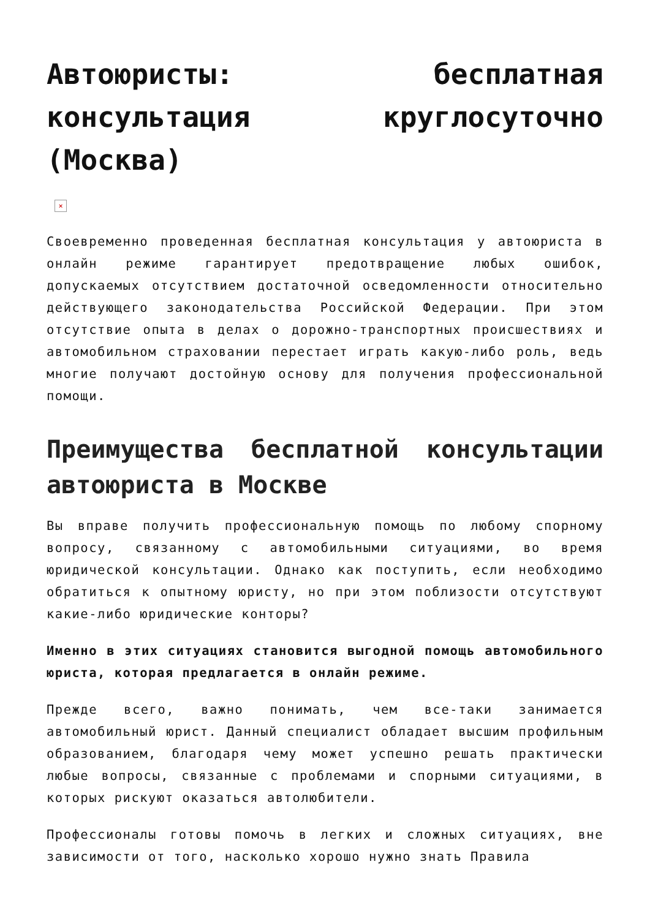Автоюристы: бесплатная консультация круглосуточно (Москва)
×
Своевременно проведенная бесплатная консультация у автоюриста в онлайн режиме гарантирует предотвращение любых ошибок, допускаемых отсутствием достаточной осведомленности относительно действующего законодательства Российской Федерации. При этом отсутствие опыта в делах о дорожно-транспортных происшествиях и автомобильном страховании перестает играть какую-либо роль, ведь многие получают достойную основу для получения профессиональной помощи.
Преимущества бесплатной консультации автоюриста в Москве
Вы вправе получить профессиональную помощь по любому спорному вопросу, связанному с автомобильными ситуациями, во время юридической консультации. Однако как поступить, если необходимо обратиться к опытному юристу, но при этом поблизости отсутствуют какие-либо юридические конторы?
Именно в этих ситуациях становится выгодной помощь автомобильного юриста, которая предлагается в онлайн режиме.
Прежде всего, важно понимать, чем все-таки занимается автомобильный юрист. Данный специалист обладает высшим профильным образованием, благодаря чему может успешно решать практически любые вопросы, связанные с проблемами и спорными ситуациями, в которых рискуют оказаться автолюбители.
Профессионалы готовы помочь в легких и сложных ситуациях, вне зависимости от того, насколько хорошо нужно знать Правила